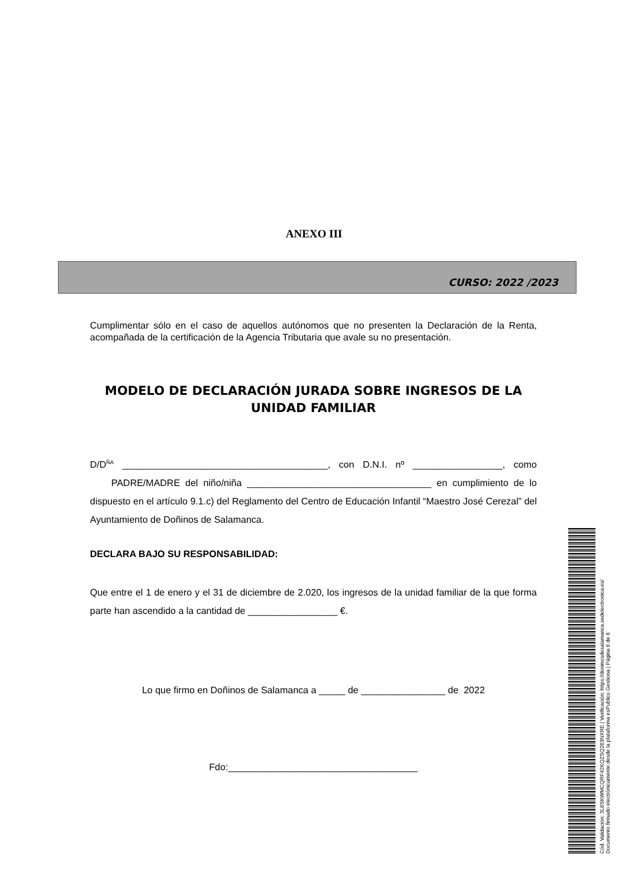ANEXO III
CURSO: 2022 /2023
Cumplimentar sólo en el caso de aquellos autónomos que no presenten la Declaración de la Renta, acompañada de la certificación de la Agencia Tributaria que avale su no presentación.
MODELO DE DECLARACIÓN JURADA SOBRE INGRESOS DE LA UNIDAD FAMILIAR
D/D<sup>ÑA</sup> _______________________________________, con D.N.I. nº _________________, como PADRE/MADRE del niño/niña ___________________________________ en cumplimiento de lo dispuesto en el artículo 9.1.c) del Reglamento del Centro de Educación Infantil “Maestro José Cerezal” del Ayuntamiento de Doñinos de Salamanca.
DECLARA BAJO SU RESPONSABILIDAD:
Que entre el 1 de enero y el 31 de diciembre de 2.020, los ingresos de la unidad familiar de la que forma parte han ascendido a la cantidad de _________________ €.
Lo que firmo en Doñinos de Salamanca a _____ de ________________ de 2022
Fdo:____________________________________
Cód. Validación: 3L6SKWMCQRF42KQZSQ263NXRE | Verificación: https://doninosdesalamanca.sedelectronica.es/
Documento firmado electrónicamente desde la plataforma esPublico Gestiona | Página 6 de 6